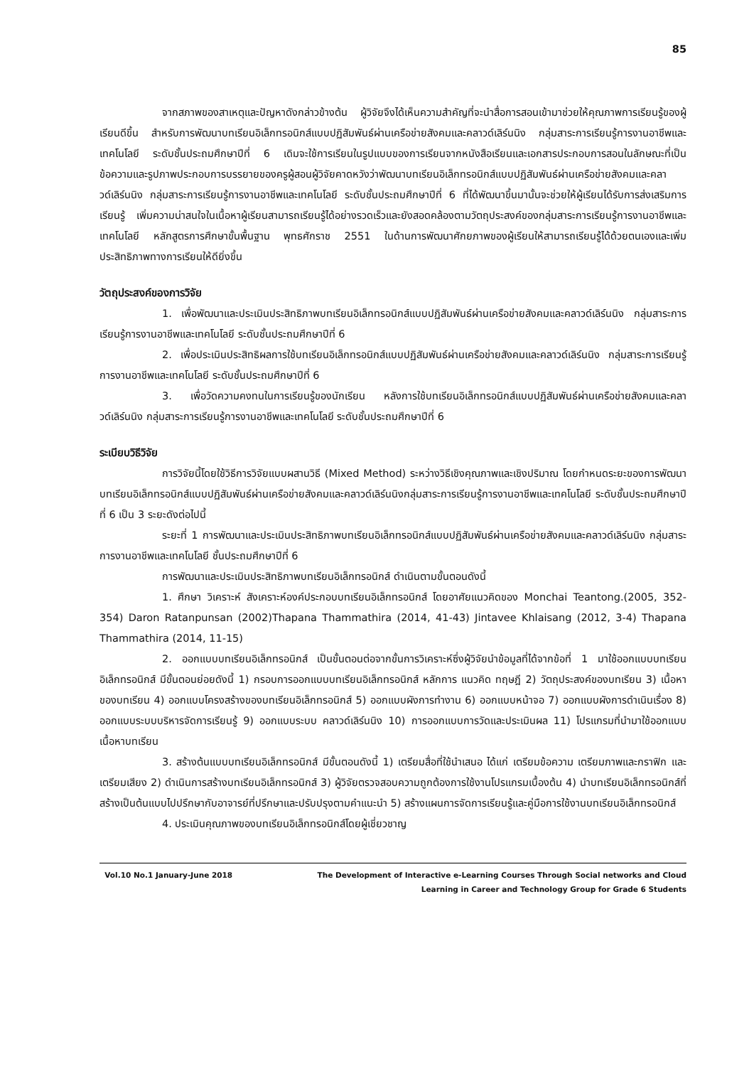85
จากสภาพของสาเหตุและปัญหาดังกล่าวข้างต้น ผู้วิจัยจึงได้เห็นความสำคัญที่จะนำสื่อการสอนเข้ามาช่วยให้คุณภาพการเรียนรู้ของผู้เรียนดีขึ้น สำหรับการพัฒนาบทเรียนอิเล็กทรอนิกส์แบบปฏิสัมพันธ์ผ่านเครือข่ายสังคมและคลาวด์เลิร์นนิง กลุ่มสาระการเรียนรู้การงานอาชีพและเทคโนโลยี ระดับชั้นประถมศึกษาปีที่ 6 เดิมจะใช้การเรียนในรูปแบบของการเรียนจากหนังสือเรียนและเอกสารประกอบการสอนในลักษณะที่เป็นข้อความและรูปภาพประกอบการบรรยายของครูผู้สอนผู้วิจัยคาดหวังว่าพัฒนาบทเรียนอิเล็กทรอนิกส์แบบปฏิสัมพันธ์ผ่านเครือข่ายสังคมและคลาวด์เลิร์นนิง กลุ่มสาระการเรียนรู้การงานอาชีพและเทคโนโลยี ระดับชั้นประถมศึกษาปีที่ 6 ที่ได้พัฒนาขึ้นมานั้นจะช่วยให้ผู้เรียนได้รับการส่งเสริมการเรียนรู้ เพิ่มความน่าสนใจในเนื้อหาผู้เรียนสามารถเรียนรู้ได้อย่างรวดเร็วและยังสอดคล้องตามวัตถุประสงค์ของกลุ่มสาระการเรียนรู้การงานอาชีพและเทคโนโลยี หลักสูตรการศึกษาขั้นพื้นฐาน พุทธศักราช 2551 ในด้านการพัฒนาศักยภาพของผู้เรียนให้สามารถเรียนรู้ได้ด้วยตนเองและเพิ่มประสิทธิภาพทางการเรียนให้ดียิ่งขึ้น
วัตถุประสงค์ของการวิจัย
1. เพื่อพัฒนาและประเมินประสิทธิภาพบทเรียนอิเล็กทรอนิกส์แบบปฏิสัมพันธ์ผ่านเครือข่ายสังคมและคลาวด์เลิร์นนิง กลุ่มสาระการเรียนรู้การงานอาชีพและเทคโนโลยี ระดับชั้นประถมศึกษาปีที่ 6
2. เพื่อประเมินประสิทธิผลการใช้บทเรียนอิเล็กทรอนิกส์แบบปฏิสัมพันธ์ผ่านเครือข่ายสังคมและคลาวด์เลิร์นนิง กลุ่มสาระการเรียนรู้การงานอาชีพและเทคโนโลยี ระดับชั้นประถมศึกษาปีที่ 6
3. เพื่อวัดความคงทนในการเรียนรู้ของนักเรียน หลังการใช้บทเรียนอิเล็กทรอนิกส์แบบปฏิสัมพันธ์ผ่านเครือข่ายสังคมและคลาวด์เลิร์นนิง กลุ่มสาระการเรียนรู้การงานอาชีพและเทคโนโลยี ระดับชั้นประถมศึกษาปีที่ 6
ระเบียบวิธีวิจัย
การวิจัยนี้โดยใช้วิธีการวิจัยแบบผสานวิธี (Mixed Method) ระหว่างวิธีเชิงคุณภาพและเชิงปริมาณ โดยกำหนดระยะของการพัฒนาบทเรียนอิเล็กทรอนิกส์แบบปฏิสัมพันธ์ผ่านเครือข่ายสังคมและคลาวด์เลิร์นนิงกลุ่มสาระการเรียนรู้การงานอาชีพและเทคโนโลยี ระดับชั้นประถมศึกษาปีที่ 6 เป็น 3 ระยะดังต่อไปนี้
ระยะที่ 1 การพัฒนาและประเมินประสิทธิภาพบทเรียนอิเล็กทรอนิกส์แบบปฏิสัมพันธ์ผ่านเครือข่ายสังคมและคลาวด์เลิร์นนิง กลุ่มสาระการงานอาชีพและเทคโนโลยี ชั้นประถมศึกษาปีที่ 6
การพัฒนาและประเมินประสิทธิภาพบทเรียนอิเล็กทรอนิกส์ ดำเนินตามขั้นตอนดังนี้
1. ศึกษา วิเคราะห์ สังเคราะห์องค์ประกอบบทเรียนอิเล็กทรอนิกส์ โดยอาศัยแนวคิดของ Monchai Teantong.(2005, 352-354) Daron Ratanpunsan (2002)Thapana Thammathira (2014, 41-43) Jintavee Khlaisang (2012, 3-4) Thapana Thammathira (2014, 11-15)
2. ออกแบบบทเรียนอิเล็กทรอนิกส์ เป็นขั้นตอนต่อจากขั้นการวิเคราะห์ซึ่งผู้วิจัยนำข้อมูลที่ได้จากข้อที่ 1 มาใช้ออกแบบบทเรียนอิเล็กทรอนิกส์ มีขั้นตอนย่อยดังนี้ 1) กรอบการออกแบบบทเรียนอิเล็กทรอนิกส์ หลักการ แนวคิด ทฤษฎี 2) วัตถุประสงค์ของบทเรียน 3) เนื้อหาของบทเรียน 4) ออกแบบโครงสร้างของบทเรียนอิเล็กทรอนิกส์ 5) ออกแบบผังการทำงาน 6) ออกแบบหน้าจอ 7) ออกแบบผังการดำเนินเรื่อง 8) ออกแบบระบบบริหารจัดการเรียนรู้ 9) ออกแบบระบบ คลาวด์เลิร์นนิง 10) การออกแบบการวัดและประเมินผล 11) โปรแกรมที่นำมาใช้ออกแบบเนื้อหาบทเรียน
3. สร้างต้นแบบบทเรียนอิเล็กทรอนิกส์ มีขั้นตอนดังนี้ 1) เตรียมสื่อที่ใช้นำเสนอ ได้แก่ เตรียมข้อความ เตรียมภาพและกราฟิก และเตรียมเสียง 2) ดำเนินการสร้างบทเรียนอิเล็กทรอนิกส์ 3) ผู้วิจัยตรวจสอบความถูกต้องการใช้งานโปรแกรมเบื้องต้น 4) นำบทเรียนอิเล็กทรอนิกส์ที่สร้างเป็นต้นแบบไปปรึกษากับอาจารย์ที่ปรึกษาและปรับปรุงตามคำแนะนำ 5) สร้างแผนการจัดการเรียนรู้และคู่มือการใช้งานบทเรียนอิเล็กทรอนิกส์
4. ประเมินคุณภาพของบทเรียนอิเล็กทรอนิกส์โดยผู้เชี่ยวชาญ
Vol.10 No.1 January-June 2018 The Development of Interactive e-Learning Courses Through Social networks and Cloud
Learning in Career and Technology Group for Grade 6 Students